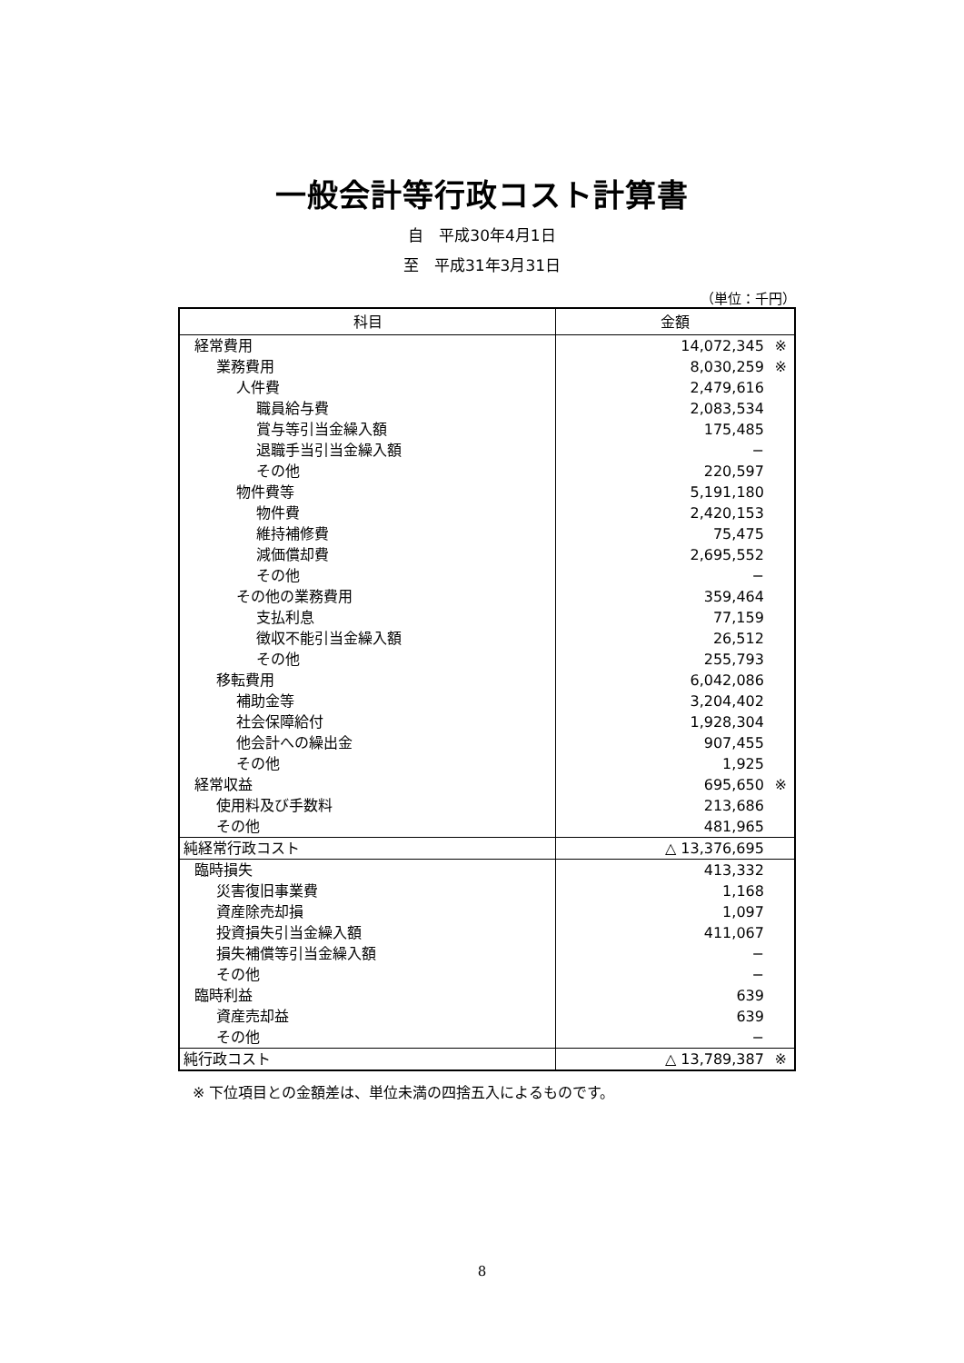一般会計等行政コスト計算書
自　平成30年4月1日
至　平成31年3月31日
（単位：千円）
| 科目 | 金額 |
| --- | --- |
| 経常費用 | 14,072,345 ※ |
| 業務費用 | 8,030,259 ※ |
| 人件費 | 2,479,616 |
| 職員給与費 | 2,083,534 |
| 賞与等引当金繰入額 | 175,485 |
| 退職手当引当金繰入額 | − |
| その他 | 220,597 |
| 物件費等 | 5,191,180 |
| 物件費 | 2,420,153 |
| 維持補修費 | 75,475 |
| 減価償却費 | 2,695,552 |
| その他 | − |
| その他の業務費用 | 359,464 |
| 支払利息 | 77,159 |
| 徴収不能引当金繰入額 | 26,512 |
| その他 | 255,793 |
| 移転費用 | 6,042,086 |
| 補助金等 | 3,204,402 |
| 社会保障給付 | 1,928,304 |
| 他会計への繰出金 | 907,455 |
| その他 | 1,925 |
| 経常収益 | 695,650 ※ |
| 使用料及び手数料 | 213,686 |
| その他 | 481,965 |
| 純経常行政コスト | △ 13,376,695 |
| 臨時損失 | 413,332 |
| 災害復旧事業費 | 1,168 |
| 資産除売却損 | 1,097 |
| 投資損失引当金繰入額 | 411,067 |
| 損失補償等引当金繰入額 | − |
| その他 | − |
| 臨時利益 | 639 |
| 資産売却益 | 639 |
| その他 | − |
| 純行政コスト | △ 13,789,387 ※ |
※ 下位項目との金額差は、単位未満の四捨五入によるものです。
8